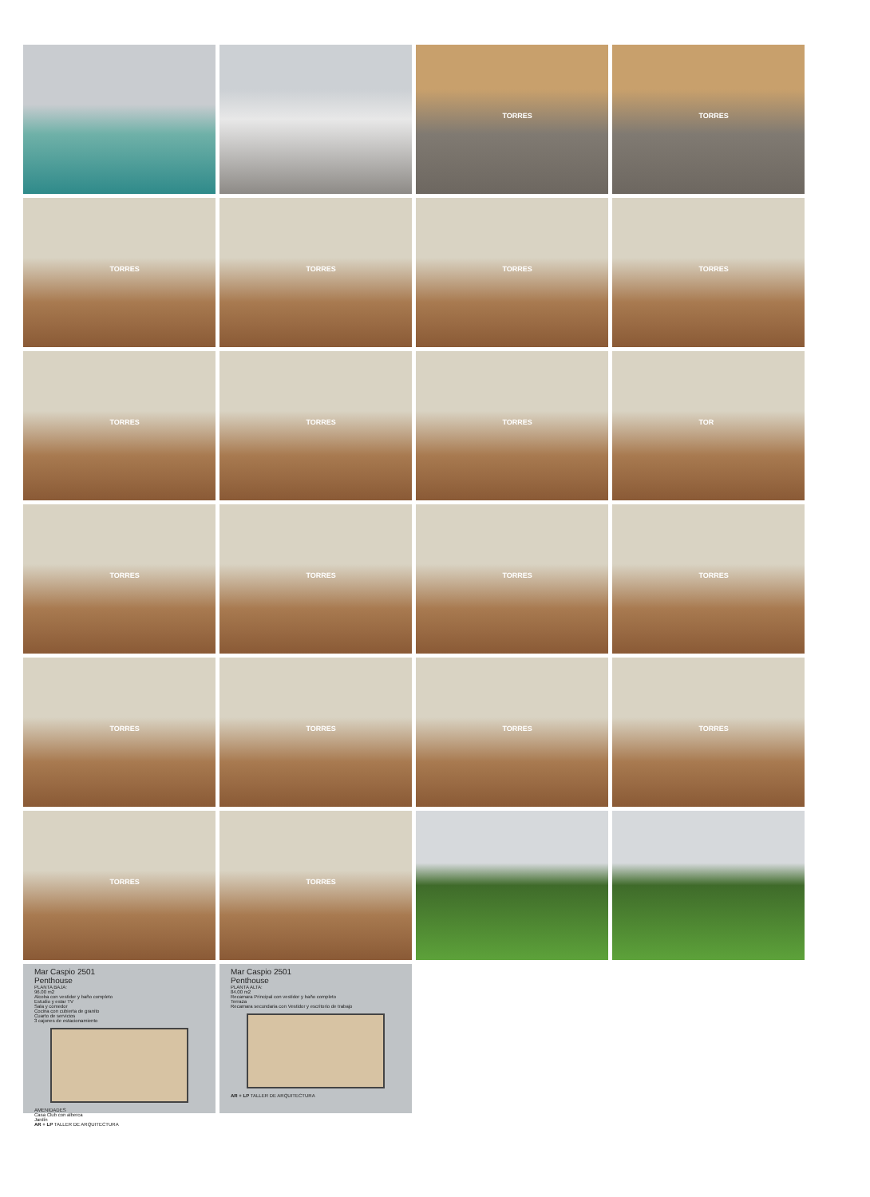TORRES
TORRES
TORRES
TORRES
TORRES
TORRES
TORRES
TORRES
TORRES
TOR
TORRES
TORRES
TORRES
TORRES
TORRES
TORRES
TORRES
TORRES
TORRES
TORRES
Mar Caspio 2501
Penthouse
PLANTA BAJA:
96.00 m2
Alcoba con vestidor y baño completo
Estudio y estar TV
Sala y comedor
Cocina con cubierta de granito
Cuarto de servicios
3 cajones de estacionamiento
AMENIDADES
Casa Club con alberca
Jardín
AR + LP TALLER DE ARQUITECTURA
Mar Caspio 2501
Penthouse
PLANTA ALTA:
84.00 m2
Recamara Principal con vestidor y baño completo
Terraza
Recamara secundaria con Vestidor y escritorio de trabajo
AR + LP TALLER DE ARQUITECTURA